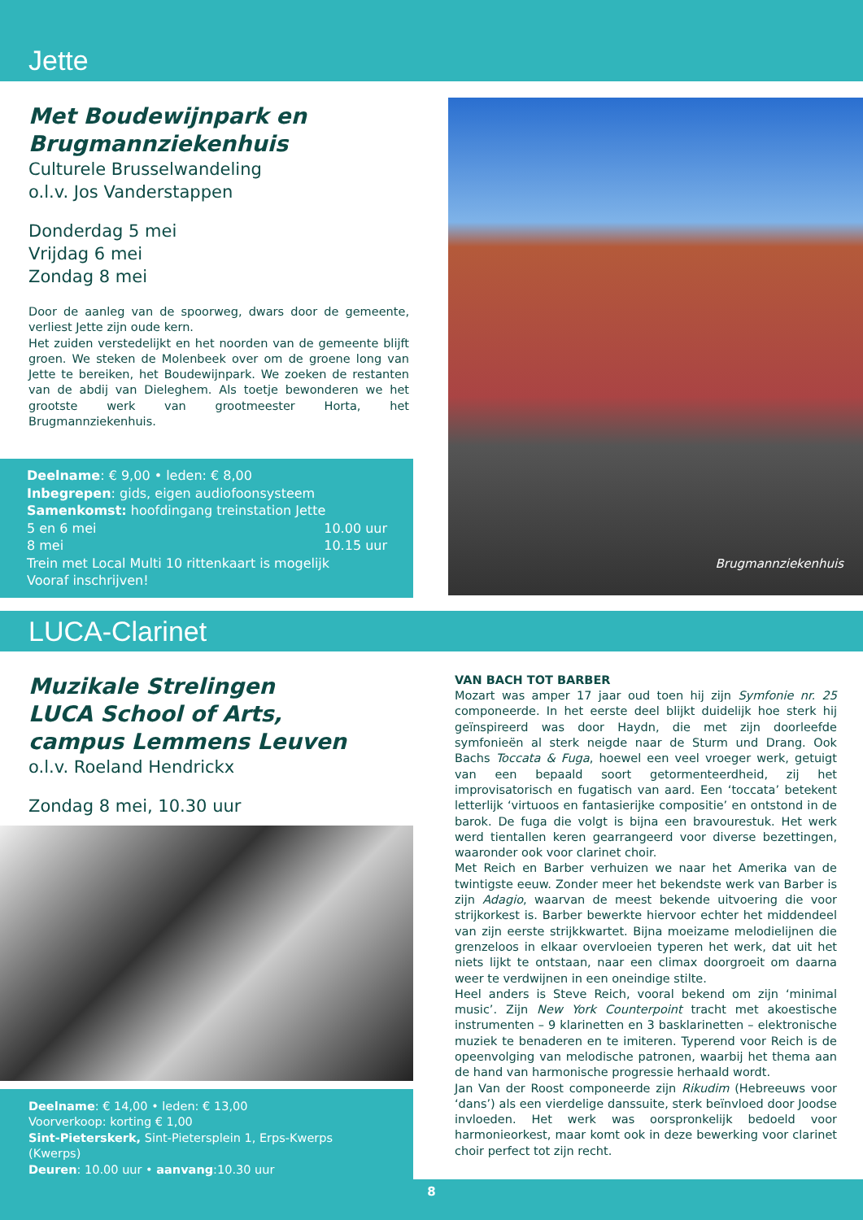Jette
Met Boudewijnpark en
Brugmannziekenhuis
Culturele Brusselwandeling
o.l.v. Jos Vanderstappen
Donderdag 5 mei
Vrijdag 6 mei
Zondag 8 mei
Door de aanleg van de spoorweg, dwars door de gemeente, verliest Jette zijn oude kern.
Het zuiden verstedelijkt en het noorden van de gemeente blijft groen. We steken de Molenbeek over om de groene long van Jette te bereiken, het Boudewijnpark. We zoeken de restanten van de abdij van Dieleghem. Als toetje bewonderen we het grootste werk van grootmeester Horta, het Brugmannziekenhuis.
Deelname: € 9,00 • leden: € 8,00
Inbegrepen: gids, eigen audiofoonsysteem
Samenkomst: hoofdingang treinstation Jette
5 en 6 mei 10.00 uur
8 mei 10.15 uur
Trein met Local Multi 10 rittenkaart is mogelijk
Vooraf inschrijven!
Brugmannziekenhuis
LUCA-Clarinet
Muzikale Strelingen
LUCA School of Arts,
campus Lemmens Leuven
o.l.v. Roeland Hendrickx
Zondag 8 mei, 10.30 uur
Deelname: € 14,00 • leden: € 13,00
Voorverkoop: korting € 1,00
Sint-Pieterskerk, Sint-Pietersplein 1, Erps-Kwerps (Kwerps)
Deuren: 10.00 uur • aanvang:10.30 uur
VAN BACH TOT BARBER
Mozart was amper 17 jaar oud toen hij zijn Symfonie nr. 25 componeerde. In het eerste deel blijkt duidelijk hoe sterk hij geïnspireerd was door Haydn, die met zijn doorleefde symfonieën al sterk neigde naar de Sturm und Drang. Ook Bachs Toccata & Fuga, hoewel een veel vroeger werk, getuigt van een bepaald soort getormenteerdheid, zij het improvisatorisch en fugatisch van aard. Een ‘toccata’ betekent letterlijk ‘virtuoos en fantasierijke compositie’ en ontstond in de barok. De fuga die volgt is bijna een bravourestuk. Het werk werd tientallen keren gearrangeerd voor diverse bezettingen, waaronder ook voor clarinet choir.
Met Reich en Barber verhuizen we naar het Amerika van de twintigste eeuw. Zonder meer het bekendste werk van Barber is zijn Adagio, waarvan de meest bekende uitvoering die voor strijkorkest is. Barber bewerkte hiervoor echter het middendeel van zijn eerste strijkkwartet. Bijna moeizame melodielijnen die grenzeloos in elkaar overvloeien typeren het werk, dat uit het niets lijkt te ontstaan, naar een climax doorgroeit om daarna weer te verdwijnen in een oneindige stilte.
Heel anders is Steve Reich, vooral bekend om zijn ‘minimal music’. Zijn New York Counterpoint tracht met akoestische instrumenten – 9 klarinetten en 3 basklarinetten – elektronische muziek te benaderen en te imiteren. Typerend voor Reich is de opeenvolging van melodische patronen, waarbij het thema aan de hand van harmonische progressie herhaald wordt.
Jan Van der Roost componeerde zijn Rikudim (Hebreeuws voor ‘dans’) als een vierdelige danssuite, sterk beïnvloed door Joodse invloeden. Het werk was oorspronkelijk bedoeld voor harmonieorkest, maar komt ook in deze bewerking voor clarinet choir perfect tot zijn recht.
8